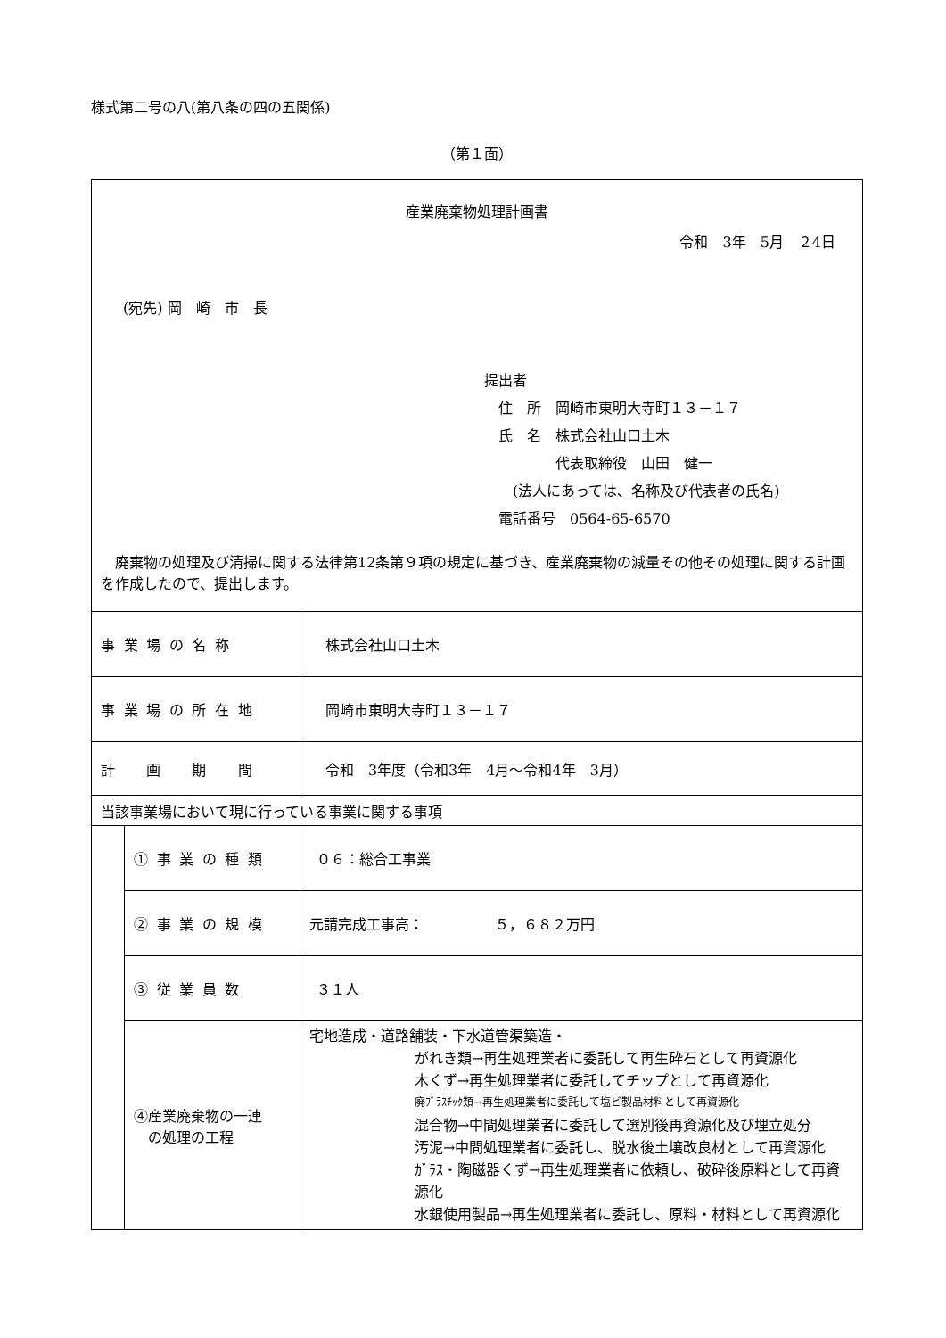様式第二号の八(第八条の四の五関係)
（第１面）
| 産業廃棄物処理計画書 令和 3年 5月 ２4日 (宛先) 岡 崎 市 長 提出者 住 所 岡崎市東明大寺町１３－１７ 氏 名 株式会社山口土木 代表取締役 山田 健一 (法人にあっては、名称及び代表者の氏名) 電話番号 0564-65-6570 廃棄物の処理及び清掃に関する法律第12条第９項の規定に基づき、産業廃棄物の減量その他その処理に関する計画を作成したので、提出します。 | | |
| 事業場の名称 | | 株式会社山口土木 |
| 事業場の所在地 | | 岡崎市東明大寺町１３－１７ |
| 計画期間 | | 令和 3年度（令和3年 4月～令和4年 3月） |
| 当該事業場において現に行っている事業に関する事項 | | |
| | ①事業の種類 | ０６：総合工事業 |
| | ②事業の規模 | 元請完成工事高： ５，６８２万円 |
| | ③従業員数 | ３１人 |
| | ④産業廃棄物の一連 の処理の工程 | 宅地造成・道路舗装・下水道管渠築造・ がれき類→再生処理業者に委託して再生砕石として再資源化 木くず→再生処理業者に委託してチップとして再資源化 廃ﾌﾟﾗｽﾁｯｸ類→再生処理業者に委託して塩ビ製品材料として再資源化 混合物→中間処理業者に委託して選別後再資源化及び埋立処分 汚泥→中間処理業者に委託し、脱水後土壌改良材として再資源化 ｶﾞﾗｽ・陶磁器くず→再生処理業者に依頼し、破砕後原料として再資源化 水銀使用製品→再生処理業者に委託し、原料・材料として再資源化 |